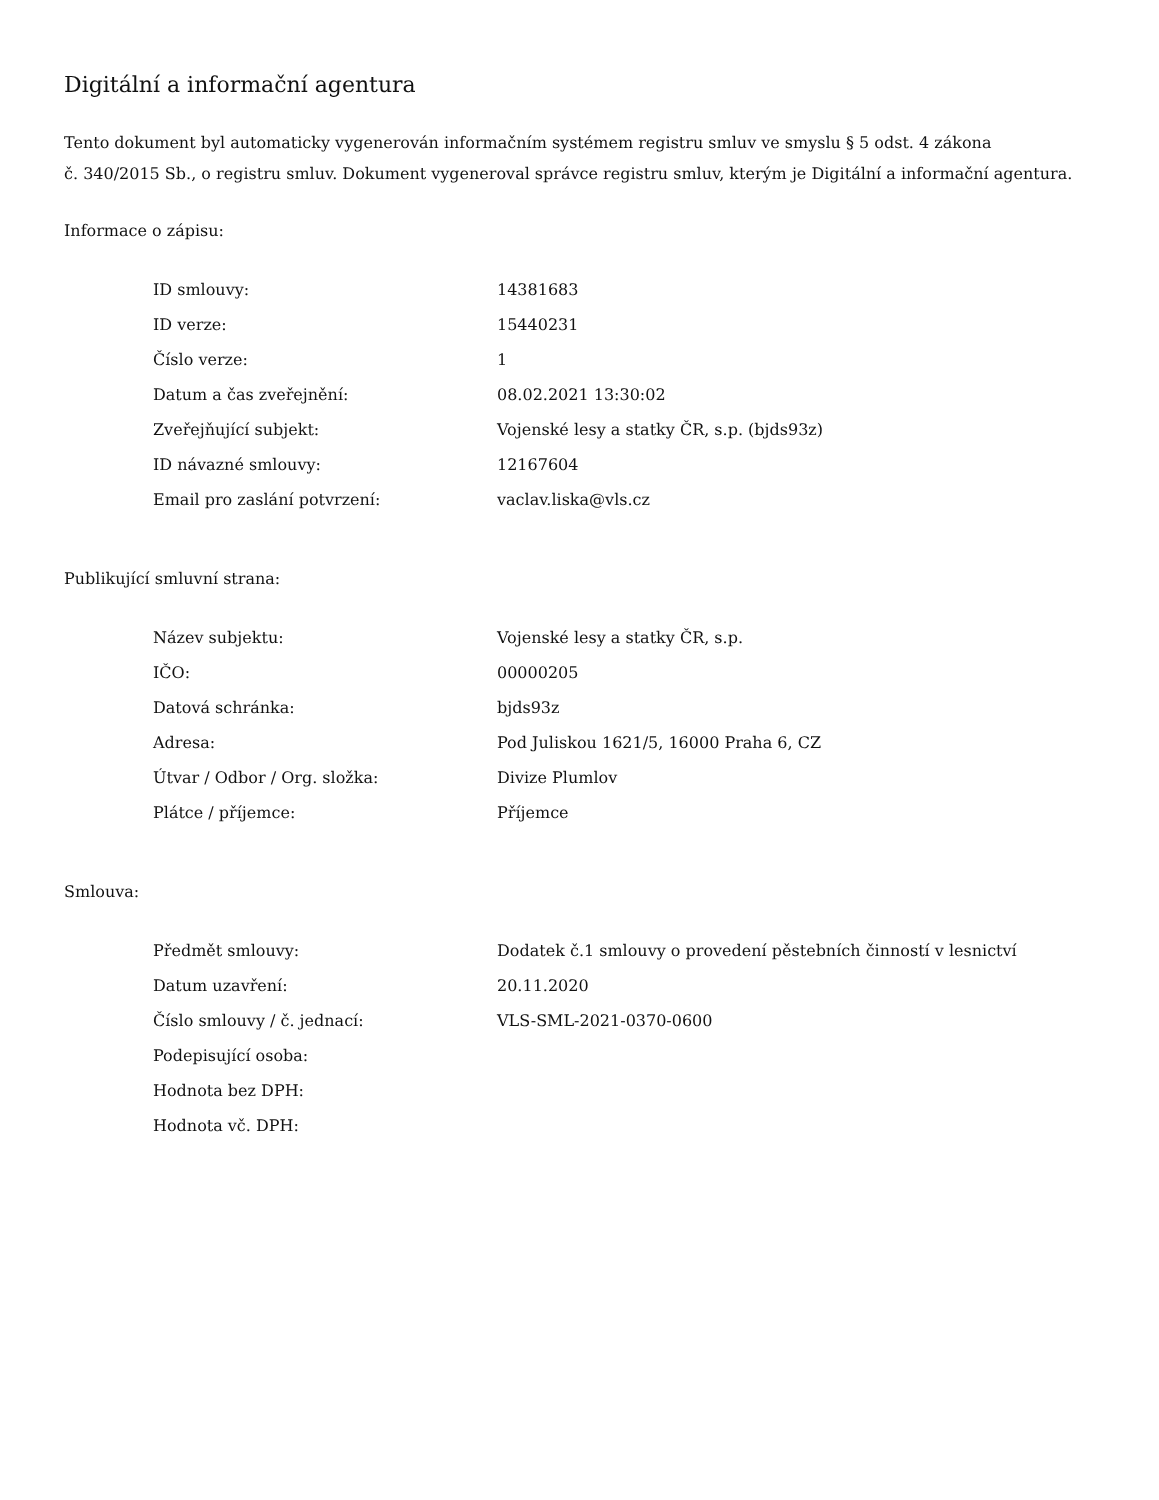Digitální a informační agentura
Tento dokument byl automaticky vygenerován informačním systémem registru smluv ve smyslu § 5 odst. 4 zákona
č. 340/2015 Sb., o registru smluv. Dokument vygeneroval správce registru smluv, kterým je Digitální a informační agentura.
Informace o zápisu:
| ID smlouvy: | 14381683 |
| ID verze: | 15440231 |
| Číslo verze: | 1 |
| Datum a čas zveřejnění: | 08.02.2021 13:30:02 |
| Zveřejňující subjekt: | Vojenské lesy a statky ČR, s.p. (bjds93z) |
| ID návazné smlouvy: | 12167604 |
| Email pro zaslání potvrzení: | vaclav.liska@vls.cz |
Publikující smluvní strana:
| Název subjektu: | Vojenské lesy a statky ČR, s.p. |
| IČO: | 00000205 |
| Datová schránka: | bjds93z |
| Adresa: | Pod Juliskou 1621/5, 16000 Praha 6, CZ |
| Útvar / Odbor / Org. složka: | Divize Plumlov |
| Plátce / příjemce: | Příjemce |
Smlouva:
| Předmět smlouvy: | Dodatek č.1 smlouvy o provedení pěstebních činností v lesnictví |
| Datum uzavření: | 20.11.2020 |
| Číslo smlouvy / č. jednací: | VLS-SML-2021-0370-0600 |
| Podepisující osoba: | |
| Hodnota bez DPH: | |
| Hodnota vč. DPH: | |